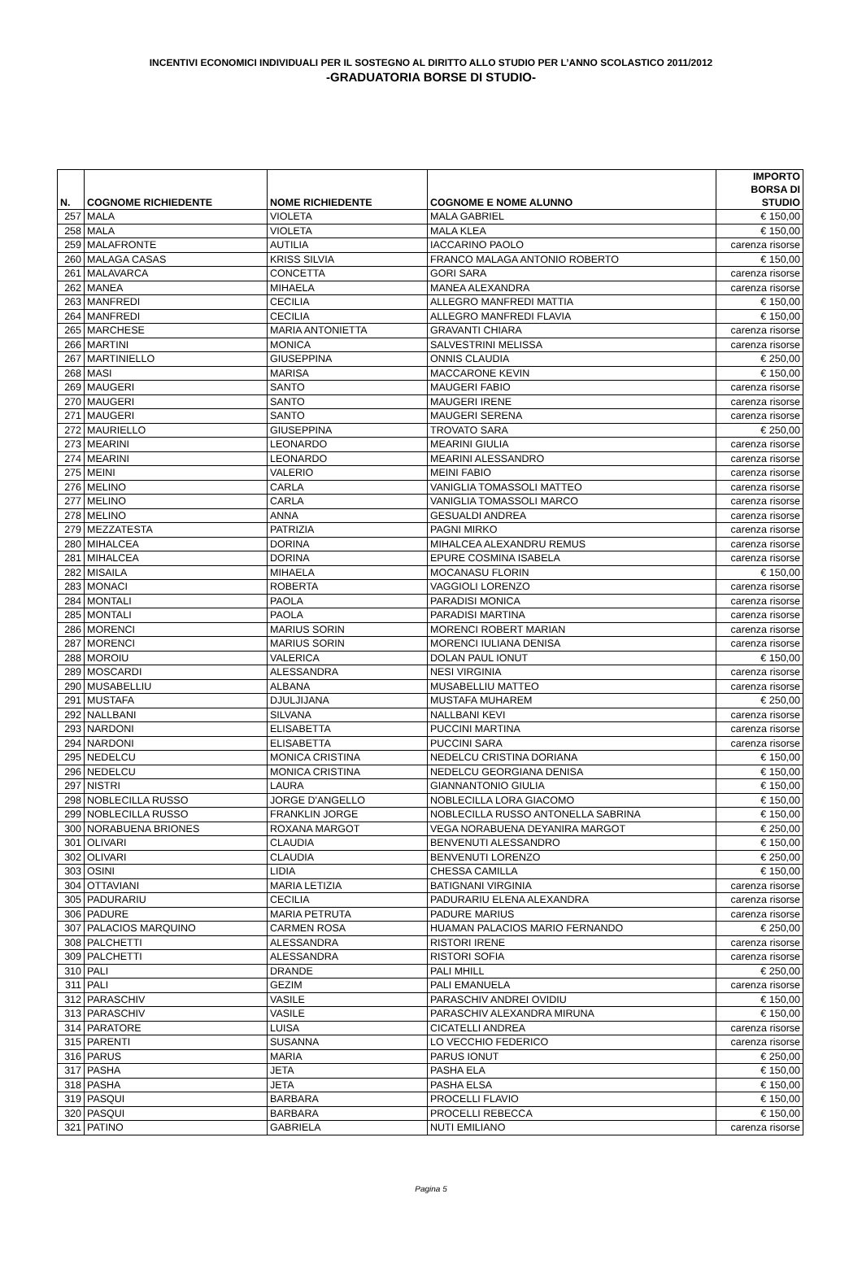INCENTIVI ECONOMICI INDIVIDUALI PER IL SOSTEGNO AL DIRITTO ALLO STUDIO PER L’ANNO SCOLASTICO 2011/2012
-GRADUATORIA BORSE DI STUDIO-
| N. | COGNOME RICHIEDENTE | NOME RICHIEDENTE | COGNOME E NOME ALUNNO | IMPORTO BORSA DI STUDIO |
| --- | --- | --- | --- | --- |
| 257 | MALA | VIOLETA | MALA GABRIEL | € 150,00 |
| 258 | MALA | VIOLETA | MALA KLEA | € 150,00 |
| 259 | MALAFRONTE | AUTILIA | IACCARINO PAOLO | carenza risorse |
| 260 | MALAGA CASAS | KRISS SILVIA | FRANCO MALAGA ANTONIO ROBERTO | € 150,00 |
| 261 | MALAVARCA | CONCETTA | GORI SARA | carenza risorse |
| 262 | MANEA | MIHAELA | MANEA ALEXANDRA | carenza risorse |
| 263 | MANFREDI | CECILIA | ALLEGRO MANFREDI MATTIA | € 150,00 |
| 264 | MANFREDI | CECILIA | ALLEGRO MANFREDI FLAVIA | € 150,00 |
| 265 | MARCHESE | MARIA ANTONIETTA | GRAVANTI CHIARA | carenza risorse |
| 266 | MARTINI | MONICA | SALVESTRINI MELISSA | carenza risorse |
| 267 | MARTINIELLO | GIUSEPPINA | ONNIS CLAUDIA | € 250,00 |
| 268 | MASI | MARISA | MACCARONE KEVIN | € 150,00 |
| 269 | MAUGERI | SANTO | MAUGERI FABIO | carenza risorse |
| 270 | MAUGERI | SANTO | MAUGERI IRENE | carenza risorse |
| 271 | MAUGERI | SANTO | MAUGERI SERENA | carenza risorse |
| 272 | MAURIELLO | GIUSEPPINA | TROVATO SARA | € 250,00 |
| 273 | MEARINI | LEONARDO | MEARINI GIULIA | carenza risorse |
| 274 | MEARINI | LEONARDO | MEARINI ALESSANDRO | carenza risorse |
| 275 | MEINI | VALERIO | MEINI FABIO | carenza risorse |
| 276 | MELINO | CARLA | VANIGLIA TOMASSOLI MATTEO | carenza risorse |
| 277 | MELINO | CARLA | VANIGLIA TOMASSOLI MARCO | carenza risorse |
| 278 | MELINO | ANNA | GESUALDI ANDREA | carenza risorse |
| 279 | MEZZATESTA | PATRIZIA | PAGNI MIRKO | carenza risorse |
| 280 | MIHALCEA | DORINA | MIHALCEA ALEXANDRU REMUS | carenza risorse |
| 281 | MIHALCEA | DORINA | EPURE COSMINA ISABELA | carenza risorse |
| 282 | MISAILA | MIHAELA | MOCANASU FLORIN | € 150,00 |
| 283 | MONACI | ROBERTA | VAGGIOLI LORENZO | carenza risorse |
| 284 | MONTALI | PAOLA | PARADISI MONICA | carenza risorse |
| 285 | MONTALI | PAOLA | PARADISI MARTINA | carenza risorse |
| 286 | MORENCI | MARIUS SORIN | MORENCI ROBERT MARIAN | carenza risorse |
| 287 | MORENCI | MARIUS SORIN | MORENCI IULIANA DENISA | carenza risorse |
| 288 | MOROIU | VALERICA | DOLAN PAUL IONUT | € 150,00 |
| 289 | MOSCARDI | ALESSANDRA | NESI VIRGINIA | carenza risorse |
| 290 | MUSABELLIU | ALBANA | MUSABELLIU MATTEO | carenza risorse |
| 291 | MUSTAFA | DJULJIJANA | MUSTAFA MUHAREM | € 250,00 |
| 292 | NALLBANI | SILVANA | NALLBANI KEVI | carenza risorse |
| 293 | NARDONI | ELISABETTA | PUCCINI MARTINA | carenza risorse |
| 294 | NARDONI | ELISABETTA | PUCCINI SARA | carenza risorse |
| 295 | NEDELCU | MONICA CRISTINA | NEDELCU CRISTINA DORIANA | € 150,00 |
| 296 | NEDELCU | MONICA CRISTINA | NEDELCU GEORGIANA DENISA | € 150,00 |
| 297 | NISTRI | LAURA | GIANNANTONIO GIULIA | € 150,00 |
| 298 | NOBLECILLA RUSSO | JORGE D'ANGELLO | NOBLECILLA LORA GIACOMO | € 150,00 |
| 299 | NOBLECILLA RUSSO | FRANKLIN JORGE | NOBLECILLA RUSSO ANTONELLA SABRINA | € 150,00 |
| 300 | NORABUENA BRIONES | ROXANA MARGOT | VEGA NORABUENA DEYANIRA MARGOT | € 250,00 |
| 301 | OLIVARI | CLAUDIA | BENVENUTI ALESSANDRO | € 150,00 |
| 302 | OLIVARI | CLAUDIA | BENVENUTI LORENZO | € 250,00 |
| 303 | OSINI | LIDIA | CHESSA CAMILLA | € 150,00 |
| 304 | OTTAVIANI | MARIA LETIZIA | BATIGNANI VIRGINIA | carenza risorse |
| 305 | PADURARIU | CECILIA | PADURARIU ELENA ALEXANDRA | carenza risorse |
| 306 | PADURE | MARIA PETRUTA | PADURE MARIUS | carenza risorse |
| 307 | PALACIOS MARQUINO | CARMEN ROSA | HUAMAN PALACIOS MARIO FERNANDO | € 250,00 |
| 308 | PALCHETTI | ALESSANDRA | RISTORI IRENE | carenza risorse |
| 309 | PALCHETTI | ALESSANDRA | RISTORI SOFIA | carenza risorse |
| 310 | PALI | DRANDE | PALI MHILL | € 250,00 |
| 311 | PALI | GEZIM | PALI EMANUELA | carenza risorse |
| 312 | PARASCHIV | VASILE | PARASCHIV ANDREI OVIDIU | € 150,00 |
| 313 | PARASCHIV | VASILE | PARASCHIV ALEXANDRA MIRUNA | € 150,00 |
| 314 | PARATORE | LUISA | CICATELLI ANDREA | carenza risorse |
| 315 | PARENTI | SUSANNA | LO VECCHIO FEDERICO | carenza risorse |
| 316 | PARUS | MARIA | PARUS IONUT | € 250,00 |
| 317 | PASHA | JETA | PASHA ELA | € 150,00 |
| 318 | PASHA | JETA | PASHA ELSA | € 150,00 |
| 319 | PASQUI | BARBARA | PROCELLI FLAVIO | € 150,00 |
| 320 | PASQUI | BARBARA | PROCELLI REBECCA | € 150,00 |
| 321 | PATINO | GABRIELA | NUTI EMILIANO | carenza risorse |
Pagina 5